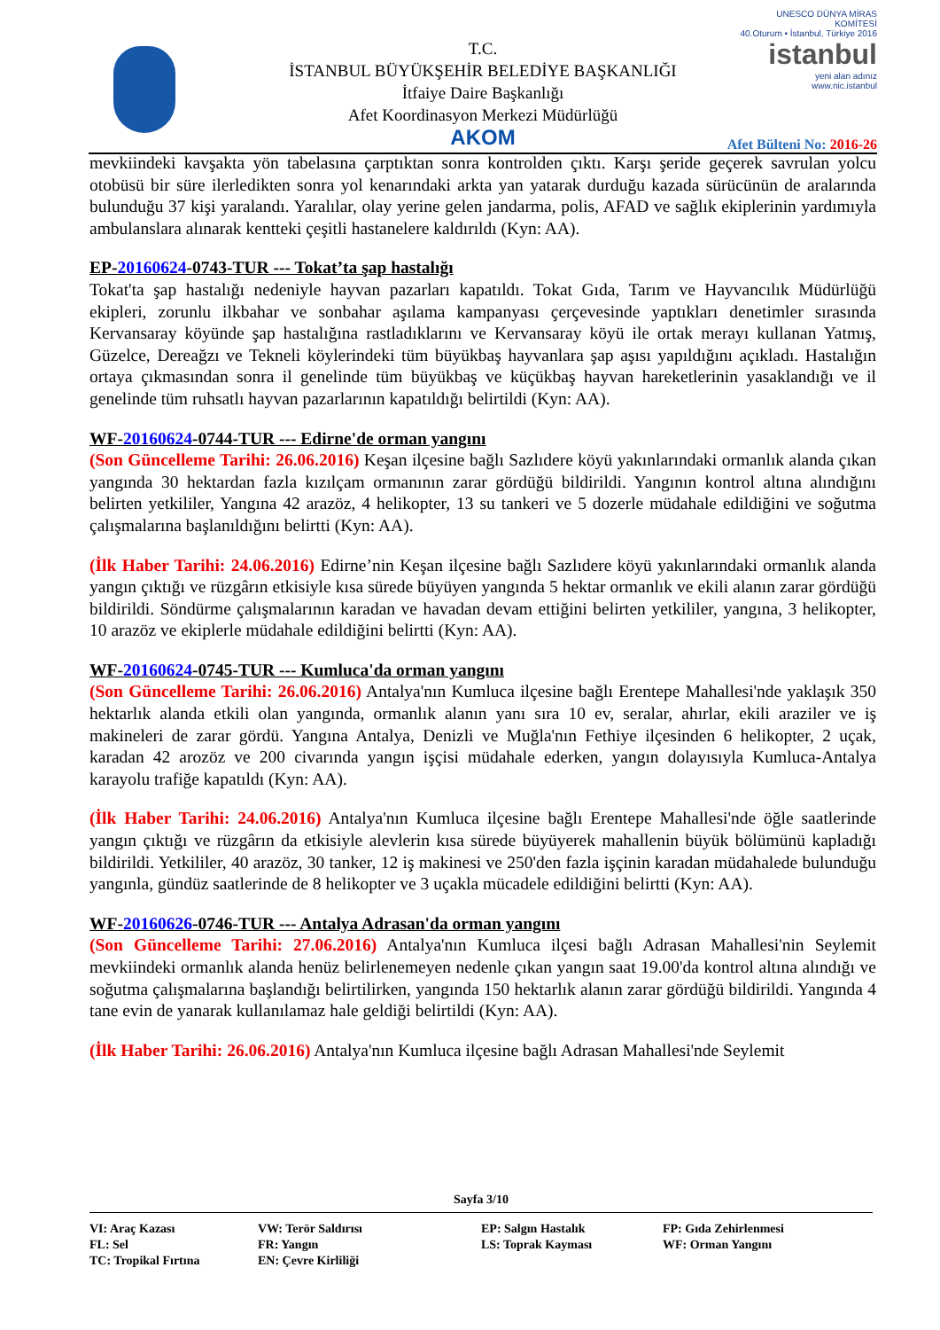T.C.
İSTANBUL BÜYÜKŞEHİR BELEDİYE BAŞKANLIĞI
İtfaiye Daire Başkanlığı
Afet Koordinasyon Merkezi Müdürlüğü
AKOM
UNESCO DÜNYA MİRAS KOMİTESİ
40.Oturum • İstanbul, Türkiye 2016
istanbul
yeni alan adınız
www.nic.istanbul
Afet Bülteni No: 2016-26
mevkiindeki kavşakta yön tabelasına çarptıktan sonra kontrolden çıktı. Karşı şeride geçerek savrulan yolcu otobüsü bir süre ilerledikten sonra yol kenarındaki arkta yan yatarak durduğu kazada sürücünün de aralarında bulunduğu 37 kişi yaralandı. Yaralılar, olay yerine gelen jandarma, polis, AFAD ve sağlık ekiplerinin yardımıyla ambulanslara alınarak kentteki çeşitli hastanelere kaldırıldı (Kyn: AA).
EP-20160624-0743-TUR --- Tokat’ta şap hastalığı
Tokat'ta şap hastalığı nedeniyle hayvan pazarları kapatıldı. Tokat Gıda, Tarım ve Hayvancılık Müdürlüğü ekipleri, zorunlu ilkbahar ve sonbahar aşılama kampanyası çerçevesinde yaptıkları denetimler sırasında Kervansaray köyünde şap hastalığına rastladıklarını ve Kervansaray köyü ile ortak merayı kullanan Yatmış, Güzelce, Dereağzı ve Tekneli köylerindeki tüm büyükbaş hayvanlara şap aşısı yapıldığını açıkladı. Hastalığın ortaya çıkmasından sonra il genelinde tüm büyükbaş ve küçükbaş hayvan hareketlerinin yasaklandığı ve il genelinde tüm ruhsatlı hayvan pazarlarının kapatıldığı belirtildi (Kyn: AA).
WF-20160624-0744-TUR --- Edirne'de orman yangını
(Son Güncelleme Tarihi: 26.06.2016) Keşan ilçesine bağlı Sazlıdere köyü yakınlarındaki ormanlık alanda çıkan yangında 30 hektardan fazla kızılçam ormanının zarar gördüğü bildirildi. Yangının kontrol altına alındığını belirten yetkililer, Yangına 42 arazöz, 4 helikopter, 13 su tankeri ve 5 dozerle müdahale edildiğini ve soğutma çalışmalarına başlanıldığını belirtti (Kyn: AA).
(İlk Haber Tarihi: 24.06.2016) Edirne’nin Keşan ilçesine bağlı Sazlıdere köyü yakınlarındaki ormanlık alanda yangın çıktığı ve rüzgârın etkisiyle kısa sürede büyüyen yangında 5 hektar ormanlık ve ekili alanın zarar gördüğü bildirildi. Söndürme çalışmalarının karadan ve havadan devam ettiğini belirten yetkililer, yangına, 3 helikopter, 10 arazöz ve ekiplerle müdahale edildiğini belirtti (Kyn: AA).
WF-20160624-0745-TUR --- Kumluca'da orman yangını
(Son Güncelleme Tarihi: 26.06.2016) Antalya'nın Kumluca ilçesine bağlı Erentepe Mahallesi'nde yaklaşık 350 hektarlık alanda etkili olan yangında, ormanlık alanın yanı sıra 10 ev, seralar, ahırlar, ekili araziler ve iş makineleri de zarar gördü. Yangına Antalya, Denizli ve Muğla'nın Fethiye ilçesinden 6 helikopter, 2 uçak, karadan 42 arozöz ve 200 civarında yangın işçisi müdahale ederken, yangın dolayısıyla Kumluca-Antalya karayolu trafiğe kapatıldı (Kyn: AA).
(İlk Haber Tarihi: 24.06.2016) Antalya'nın Kumluca ilçesine bağlı Erentepe Mahallesi'nde öğle saatlerinde yangın çıktığı ve rüzgârın da etkisiyle alevlerin kısa sürede büyüyerek mahallenin büyük bölümünü kapladığı bildirildi. Yetkililer, 40 arazöz, 30 tanker, 12 iş makinesi ve 250'den fazla işçinin karadan müdahalede bulunduğu yangınla, gündüz saatlerinde de 8 helikopter ve 3 uçakla mücadele edildiğini belirtti (Kyn: AA).
WF-20160626-0746-TUR --- Antalya Adrasan'da orman yangını
(Son Güncelleme Tarihi: 27.06.2016) Antalya'nın Kumluca ilçesi bağlı Adrasan Mahallesi'nin Seylemit mevkiindeki ormanlık alanda henüz belirlenemeyen nedenle çıkan yangın saat 19.00'da kontrol altına alındığı ve soğutma çalışmalarına başlandığı belirtilirken, yangında 150 hektarlık alanın zarar gördüğü bildirildi. Yangında 4 tane evin de yanarak kullanılamaz hale geldiği belirtildi (Kyn: AA).
(İlk Haber Tarihi: 26.06.2016) Antalya'nın Kumluca ilçesine bağlı Adrasan Mahallesi'nde Seylemit
Sayfa 3/10
| VI: Araç Kazası | VW: Terör Saldırısı | EP: Salgın Hastalık | FP: Gıda Zehirlenmesi |
| FL: Sel | FR: Yangın | LS: Toprak Kayması | WF: Orman Yangını |
| TC: Tropikal Fırtına | EN: Çevre Kirliliği | | |